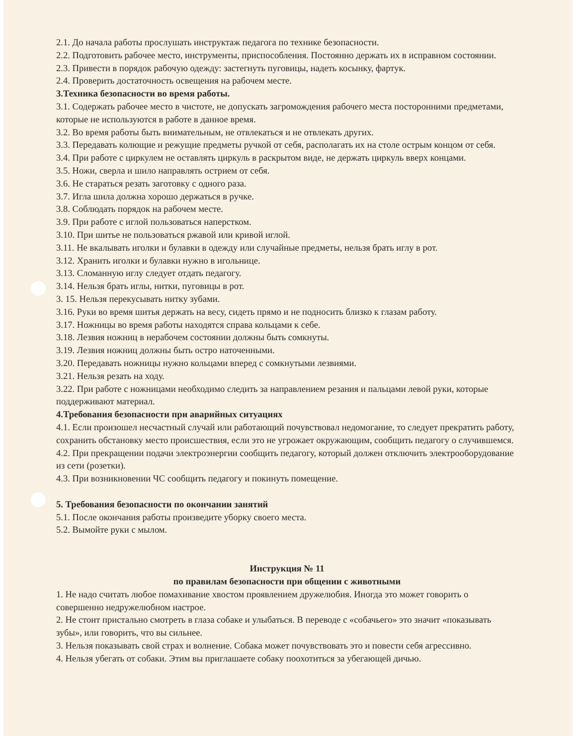2.1. До начала работы прослушать инструктаж педагога по технике безопасности.
2.2. Подготовить рабочее место, инструменты, приспособления. Постоянно держать их в исправном состоянии.
2.3. Привести в порядок рабочую одежду: застегнуть пуговицы, надеть косынку, фартук.
2.4. Проверить достаточность освещения на рабочем месте.
3.Техника безопасности во время работы.
3.1. Содержать рабочее место в чистоте, не допускать загромождения рабочего места посторонними предметами, которые не используются в работе в данное время.
3.2. Во время работы быть внимательным, не отвлекаться и не отвлекать других.
3.3. Передавать колющие и режущие предметы ручкой от себя, располагать их на столе острым концом от себя.
3.4. При работе с циркулем не оставлять циркуль в раскрытом виде, не держать циркуль вверх концами.
3.5. Ножи, сверла и шило направлять острием от себя.
3.6. Не стараться резать заготовку с одного раза.
3.7. Игла шила должна хорошо держаться в ручке.
3.8. Соблюдать порядок на рабочем месте.
3.9. При работе с иглой пользоваться наперстком.
3.10. При шитье не пользоваться ржавой или кривой иглой.
3.11. Не вкалывать иголки и булавки в одежду или случайные предметы, нельзя брать иглу в рот.
3.12. Хранить иголки и булавки нужно в игольнице.
3.13. Сломанную иглу следует отдать педагогу.
3.14. Нельзя брать иглы, нитки, пуговицы в рот.
3. 15. Нельзя перекусывать нитку зубами.
3.16. Руки во время шитья держать на весу, сидеть прямо и не подносить близко к глазам работу.
3.17. Ножницы во время работы находятся справа кольцами к себе.
3.18. Лезвия ножниц в нерабочем состоянии должны быть сомкнуты.
3.19. Лезвия ножниц должны быть остро наточенными.
3.20. Передавать ножницы нужно кольцами вперед с сомкнутыми лезвиями.
3.21. Нельзя резать на ходу.
3.22. При работе с ножницами необходимо следить за направлением резания и пальцами левой руки, которые поддерживают материал.
4.Требования безопасности при аварийных ситуациях
4.1. Если произошел несчастный случай или работающий почувствовал недомогание, то следует прекратить работу, сохранить обстановку место происшествия, если это не угрожает окружающим, сообщить педагогу о случившемся.
4.2. При прекращении подачи электроэнергии сообщить педагогу, который должен отключить электрооборудование из сети (розетки).
4.3. При возникновении ЧС сообщить педагогу и покинуть помещение.
5. Требования безопасности по окончании занятий
5.1. После окончания работы произведите уборку своего места.
5.2. Вымойте руки с мылом.
Инструкция № 11
по правилам безопасности при общении с животными
1. Не надо считать любое помахивание хвостом проявлением дружелюбия. Иногда это может говорить о совершенно недружелюбном настрое.
2. Не стоит пристально смотреть в глаза собаке и улыбаться. В переводе с «собачьего» это значит «показывать зубы», или говорить, что вы сильнее.
3. Нельзя показывать свой страх и волнение. Собака может почувствовать это и повести себя агрессивно.
4. Нельзя убегать от собаки. Этим вы приглашаете собаку поохотиться за убегающей дичью.